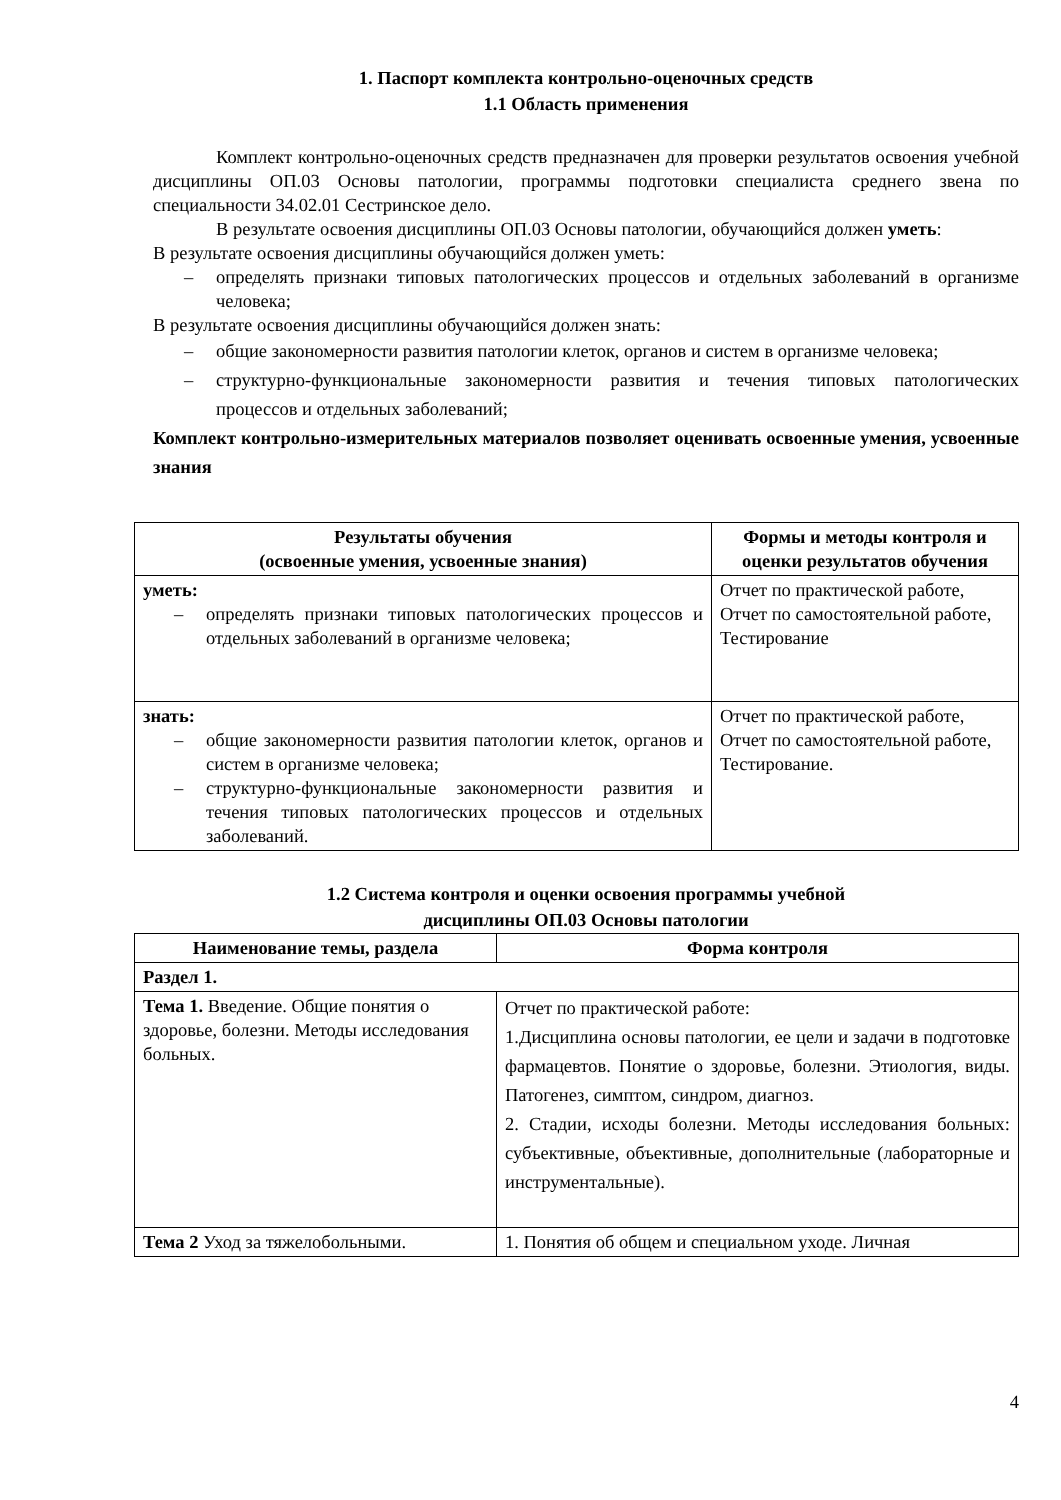1. Паспорт комплекта контрольно-оценочных средств
1.1 Область применения
Комплект контрольно-оценочных средств предназначен для проверки результатов освоения учебной дисциплины ОП.03 Основы патологии, программы подготовки специалиста среднего звена по специальности 34.02.01 Сестринское дело.
В результате освоения дисциплины ОП.03 Основы патологии, обучающийся должен уметь:
В результате освоения дисциплины обучающийся должен уметь:
– определять признаки типовых патологических процессов и отдельных заболеваний в организме человека;
В результате освоения дисциплины обучающийся должен знать:
– общие закономерности развития патологии клеток, органов и систем в организме человека;
– структурно-функциональные закономерности развития и течения типовых патологических процессов и отдельных заболеваний;
Комплект контрольно-измерительных материалов позволяет оценивать освоенные умения, усвоенные знания
| Результаты обучения (освоенные умения, усвоенные знания) | Формы и методы контроля и оценки результатов обучения |
| --- | --- |
| уметь: – определять признаки типовых патологических процессов и отдельных заболеваний в организме человека; | Отчет по практической работе, Отчет по самостоятельной работе, Тестирование |
| знать: – общие закономерности развития патологии клеток, органов и систем в организме человека; – структурно-функциональные закономерности развития и течения типовых патологических процессов и отдельных заболеваний. | Отчет по практической работе, Отчет по самостоятельной работе, Тестирование. |
1.2 Система контроля и оценки освоения программы учебной
дисциплины ОП.03 Основы патологии
| Наименование темы, раздела | Форма контроля |
| --- | --- |
| Раздел 1. | |
| Тема 1. Введение. Общие понятия о здоровье, болезни. Методы исследования больных. | Отчет по практической работе: 1.Дисциплина основы патологии, ее цели и задачи в подготовке фармацевтов. Понятие о здоровье, болезни. Этиология, виды. Патогенез, симптом, синдром, диагноз. 2. Стадии, исходы болезни. Методы исследования больных: субъективные, объективные, дополнительные (лабораторные и инструментальные). |
| Тема 2 Уход за тяжелобольными. | 1. Понятия об общем и специальном уходе. Личная |
4